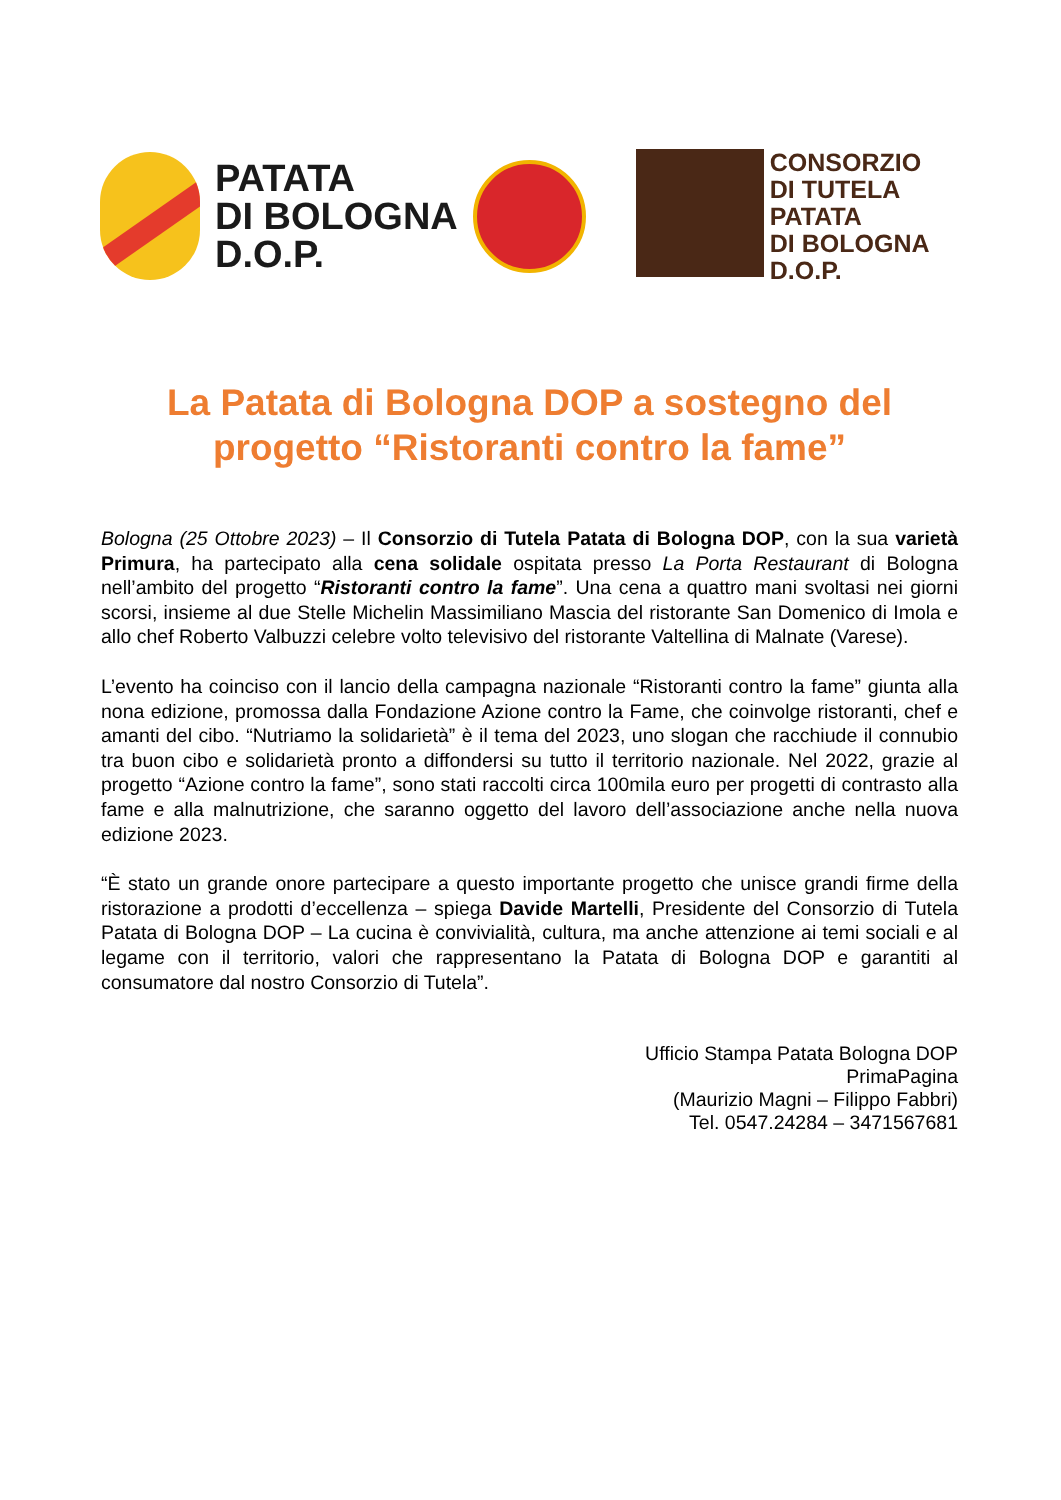PATATA
DI BOLOGNA
D.O.P.
CONSORZIO
DI TUTELA
PATATA
DI BOLOGNA
D.O.P.
La Patata di Bologna DOP a sostegno del progetto “Ristoranti contro la fame”
Bologna (25 Ottobre 2023) – Il Consorzio di Tutela Patata di Bologna DOP, con la sua varietà Primura, ha partecipato alla cena solidale ospitata presso La Porta Restaurant di Bologna nell’ambito del progetto “Ristoranti contro la fame”. Una cena a quattro mani svoltasi nei giorni scorsi, insieme al due Stelle Michelin Massimiliano Mascia del ristorante San Domenico di Imola e allo chef Roberto Valbuzzi celebre volto televisivo del ristorante Valtellina di Malnate (Varese).
L’evento ha coinciso con il lancio della campagna nazionale “Ristoranti contro la fame” giunta alla nona edizione, promossa dalla Fondazione Azione contro la Fame, che coinvolge ristoranti, chef e amanti del cibo. “Nutriamo la solidarietà” è il tema del 2023, uno slogan che racchiude il connubio tra buon cibo e solidarietà pronto a diffondersi su tutto il territorio nazionale. Nel 2022, grazie al progetto “Azione contro la fame”, sono stati raccolti circa 100mila euro per progetti di contrasto alla fame e alla malnutrizione, che saranno oggetto del lavoro dell’associazione anche nella nuova edizione 2023.
“È stato un grande onore partecipare a questo importante progetto che unisce grandi firme della ristorazione a prodotti d’eccellenza – spiega Davide Martelli, Presidente del Consorzio di Tutela Patata di Bologna DOP – La cucina è convivialità, cultura, ma anche attenzione ai temi sociali e al legame con il territorio, valori che rappresentano la Patata di Bologna DOP e garantiti al consumatore dal nostro Consorzio di Tutela”.
Ufficio Stampa Patata Bologna DOP
PrimaPagina
(Maurizio Magni – Filippo Fabbri)
Tel. 0547.24284 – 3471567681